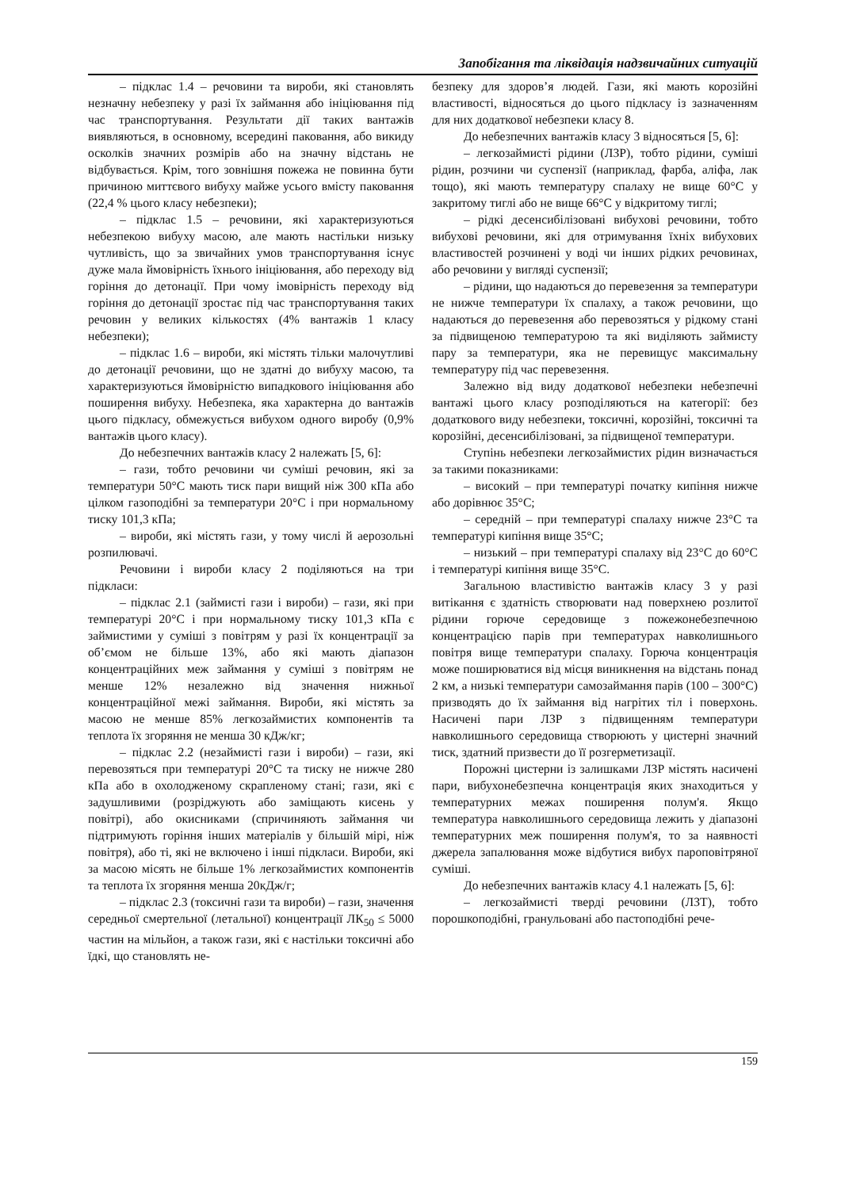Запобігання та ліквідація надзвичайних ситуацій
– підклас 1.4 – речовини та вироби, які становлять незначну небезпеку у разі їх займання або ініціювання під час транспортування. Результати дії таких вантажів виявляються, в основному, всередині паковання, або викиду осколків значних розмірів або на значну відстань не відбувається. Крім, того зовнішня пожежа не повинна бути причиною миттєвого вибуху майже усього вмісту паковання (22,4 % цього класу небезпеки);
– підклас 1.5 – речовини, які характеризуються небезпекою вибуху масою, але мають настільки низьку чутливість, що за звичайних умов транспортування існує дуже мала ймовірність їхнього ініціювання, або переходу від горіння до детонації. При чому імовірність переходу від горіння до детонації зростає під час транспортування таких речовин у великих кількостях (4% вантажів 1 класу небезпеки);
– підклас 1.6 – вироби, які містять тільки малочутливі до детонації речовини, що не здатні до вибуху масою, та характеризуються ймовірністю випадкового ініціювання або поширення вибуху. Небезпека, яка характерна до вантажів цього підкласу, обмежується вибухом одного виробу (0,9% вантажів цього класу).
До небезпечних вантажів класу 2 належать [5, 6]:
– гази, тобто речовини чи суміші речовин, які за температури 50°С мають тиск пари вищий ніж 300 кПа або цілком газоподібні за температури 20°С і при нормальному тиску 101,3 кПа;
– вироби, які містять гази, у тому числі й аерозольні розпилювачі.
Речовини і вироби класу 2 поділяються на три підкласи:
– підклас 2.1 (займисті гази і вироби) – гази, які при температурі 20°С і при нормальному тиску 101,3 кПа є займистими у суміші з повітрям у разі їх концентрації за об’ємом не більше 13%, або які мають діапазон концентраційних меж займання у суміші з повітрям не менше 12% незалежно від значення нижньої концентраційної межі займання. Вироби, які містять за масою не менше 85% легкозаймистих компонентів та теплота їх згоряння не менша 30 кДж/кг;
– підклас 2.2 (незаймисті гази і вироби) – гази, які перевозяться при температурі 20°С та тиску не нижче 280 кПа або в охолодженому скрапленому стані; гази, які є задушливими (розріджують або заміщають кисень у повітрі), або окисниками (спричиняють займання чи підтримують горіння інших матеріалів у більшій мірі, ніж повітря), або ті, які не включено і інші підкласи. Вироби, які за масою місять не більше 1% легкозаймистих компонентів та теплота їх згоряння менша 20кДж/г;
– підклас 2.3 (токсичні гази та вироби) – гази, значення середньої смертельної (летальної) концентрації ЛК<sub>50</sub> ≤ 5000 частин на мільйон, а також гази, які є настільки токсичні або їдкі, що становлять не-
безпеку для здоров’я людей. Гази, які мають корозійні властивості, відносяться до цього підкласу із зазначенням для них додаткової небезпеки класу 8.
До небезпечних вантажів класу 3 відносяться [5, 6]:
– легкозаймисті рідини (ЛЗР), тобто рідини, суміші рідин, розчини чи суспензії (наприклад, фарба, аліфа, лак тощо), які мають температуру спалаху не вище 60°С у закритому тиглі або не вище 66°С у відкритому тиглі;
– рідкі десенсибілізовані вибухові речовини, тобто вибухові речовини, які для отримування їхніх вибухових властивостей розчинені у воді чи інших рідких речовинах, або речовини у вигляді суспензії;
– рідини, що надаються до перевезення за температури не нижче температури їх спалаху, а також речовини, що надаються до перевезення або перевозяться у рідкому стані за підвищеною температурою та які виділяють займисту пару за температури, яка не перевищує максимальну температуру під час перевезення.
Залежно від виду додаткової небезпеки небезпечні вантажі цього класу розподіляються на категорії: без додаткового виду небезпеки, токсичні, корозійні, токсичні та корозійні, десенсибілізовані, за підвищеної температури.
Ступінь небезпеки легкозаймистих рідин визначається за такими показниками:
– високий – при температурі початку кипіння нижче або дорівнює 35°С;
– середній – при температурі спалаху нижче 23°С та температурі кипіння вище 35°С;
– низький – при температурі спалаху від 23°С до 60°С і температурі кипіння вище 35°С.
Загальною властивістю вантажів класу 3 у разі витікання є здатність створювати над поверхнею розлитої рідини горюче середовище з пожежонебезпечною концентрацією парів при температурах навколишнього повітря вище температури спалаху. Горюча концентрація може поширюватися від місця виникнення на відстань понад 2 км, а низькі температури самозаймання парів (100 – 300°С) призводять до їх займання від нагрітих тіл і поверхонь. Насичені пари ЛЗР з підвищенням температури навколишнього середовища створюють у цистерні значний тиск, здатний призвести до її розгерметизації.
Порожні цистерни із залишками ЛЗР містять насичені пари, вибухонебезпечна концентрація яких знаходиться у температурних межах поширення полум'я. Якщо температура навколишнього середовища лежить у діапазоні температурних меж поширення полум'я, то за наявності джерела запалювання може відбутися вибух пароповітряної суміші.
До небезпечних вантажів класу 4.1 належать [5, 6]:
– легкозаймисті тверді речовини (ЛЗТ), тобто порошкоподібні, гранульовані або пастоподібні рече-
159